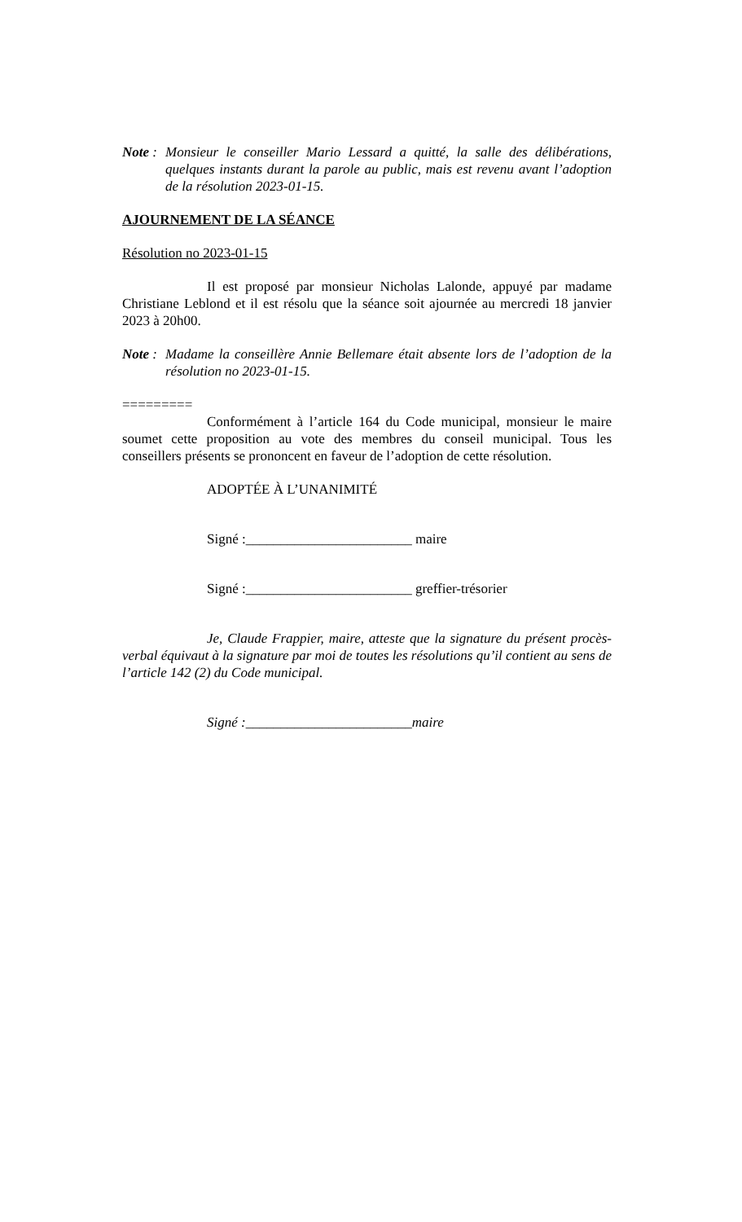Note :
Monsieur le conseiller Mario Lessard a quitté, la salle des délibérations, quelques instants durant la parole au public, mais est revenu avant l’adoption de la résolution 2023-01-15.
AJOURNEMENT DE LA SÉANCE
Résolution no 2023-01-15
Il est proposé par monsieur Nicholas Lalonde, appuyé par madame Christiane Leblond et il est résolu que la séance soit ajournée au mercredi 18 janvier 2023 à 20h00.
Note :
Madame la conseillère Annie Bellemare était absente lors de l’adoption de la résolution no 2023-01-15.
=========
Conformément à l’article 164 du Code municipal, monsieur le maire soumet cette proposition au vote des membres du conseil municipal. Tous les conseillers présents se prononcent en faveur de l’adoption de cette résolution.
ADOPTÉE À L’UNANIMITÉ
Signé :________________________ maire
Signé :________________________ greffier-trésorier
Je, Claude Frappier, maire, atteste que la signature du présent procès-verbal équivaut à la signature par moi de toutes les résolutions qu’il contient au sens de l’article 142 (2) du Code municipal.
Signé :________________________maire